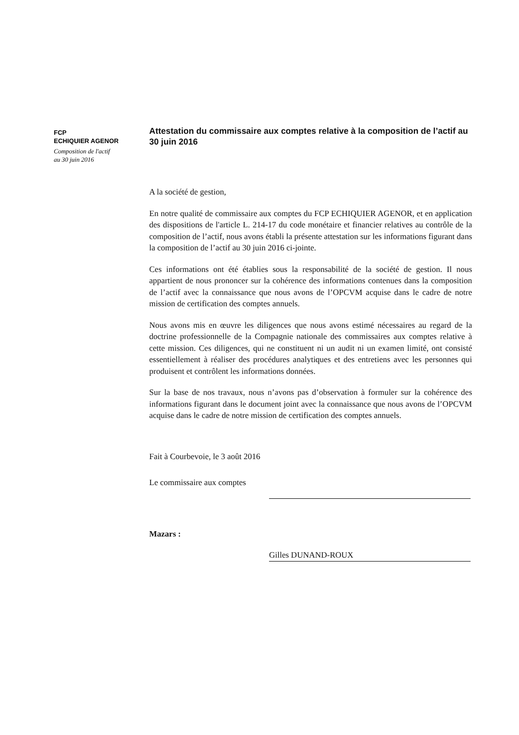FCP
ECHIQUIER AGENOR
Composition de l'actif
au 30 juin 2016
Attestation du commissaire aux comptes relative à la composition de l’actif au 30 juin 2016
A la société de gestion,
En notre qualité de commissaire aux comptes du FCP ECHIQUIER AGENOR, et en application des dispositions de l'article L. 214-17 du code monétaire et financier relatives au contrôle de la composition de l’actif, nous avons établi la présente attestation sur les informations figurant dans la composition de l’actif au 30 juin 2016 ci-jointe.
Ces informations ont été établies sous la responsabilité de la société de gestion. Il nous appartient de nous prononcer sur la cohérence des informations contenues dans la composition de l’actif avec la connaissance que nous avons de l’OPCVM acquise dans le cadre de notre mission de certification des comptes annuels.
Nous avons mis en œuvre les diligences que nous avons estimé nécessaires au regard de la doctrine professionnelle de la Compagnie nationale des commissaires aux comptes relative à cette mission. Ces diligences, qui ne constituent ni un audit ni un examen limité, ont consisté essentiellement à réaliser des procédures analytiques et des entretiens avec les personnes qui produisent et contrôlent les informations données.
Sur la base de nos travaux, nous n’avons pas d’observation à formuler sur la cohérence des informations figurant dans le document joint avec la connaissance que nous avons de l’OPCVM acquise dans le cadre de notre mission de certification des comptes annuels.
Fait à Courbevoie, le 3 août 2016
Le commissaire aux comptes
Mazars :
Gilles DUNAND-ROUX